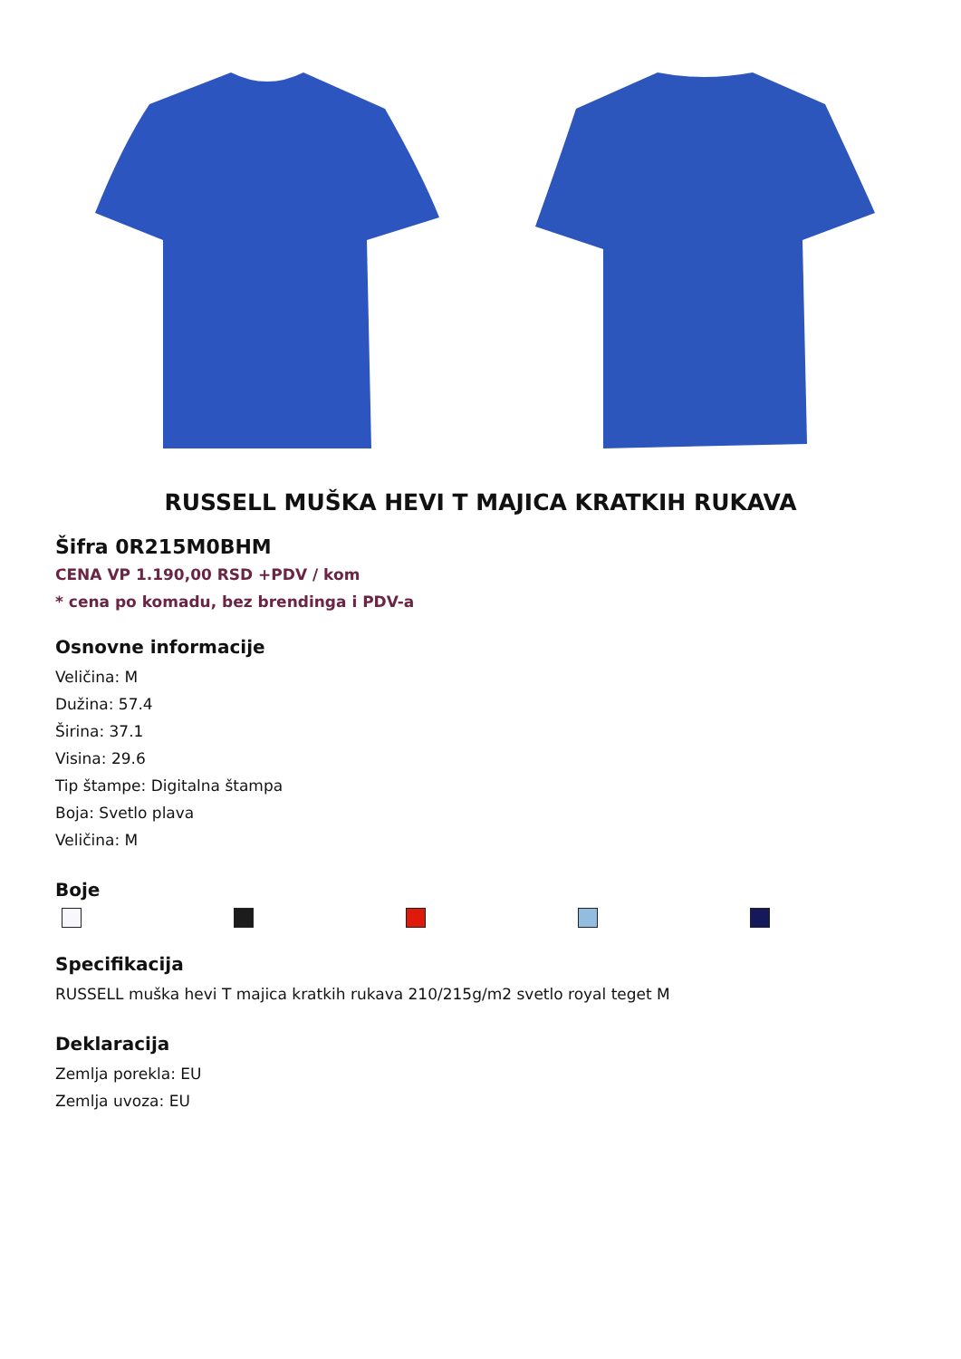RUSSELL MUŠKA HEVI T MAJICA KRATKIH RUKAVA
Šifra 0R215M0BHM
CENA VP 1.190,00 RSD +PDV / kom
* cena po komadu, bez brendinga i PDV-a
Osnovne informacije
Veličina: M
Dužina: 57.4
Širina: 37.1
Visina: 29.6
Tip štampe: Digitalna štampa
Boja: Svetlo plava
Veličina: M
Boje
Specifikacija
RUSSELL muška hevi T majica kratkih rukava 210/215g/m2 svetlo royal teget M
Deklaracija
Zemlja porekla: EU
Zemlja uvoza: EU